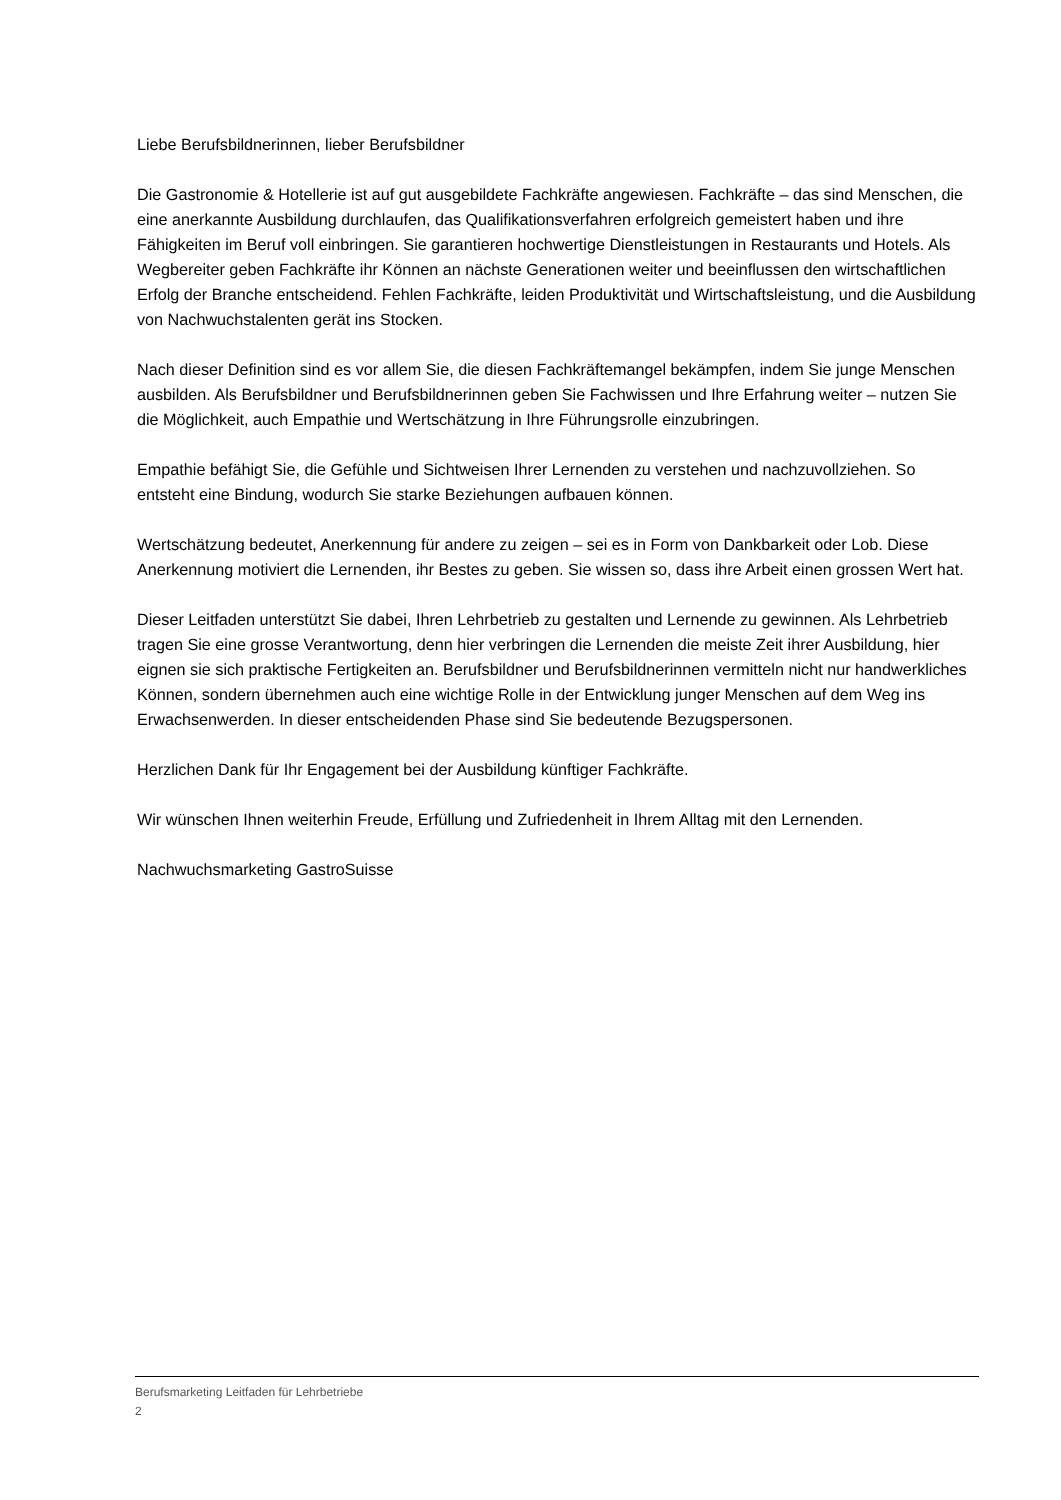Liebe Berufsbildnerinnen, lieber Berufsbildner
Die Gastronomie & Hotellerie ist auf gut ausgebildete Fachkräfte angewiesen. Fachkräfte – das sind Menschen, die eine anerkannte Ausbildung durchlaufen, das Qualifikationsverfahren erfolgreich gemeistert haben und ihre Fähigkeiten im Beruf voll einbringen. Sie garantieren hochwertige Dienstleistungen in Restaurants und Hotels. Als Wegbereiter geben Fachkräfte ihr Können an nächste Generationen weiter und beeinflussen den wirtschaftlichen Erfolg der Branche entscheidend. Fehlen Fachkräfte, leiden Produktivität und Wirtschaftsleistung, und die Ausbildung von Nachwuchstalenten gerät ins Stocken.
Nach dieser Definition sind es vor allem Sie, die diesen Fachkräftemangel bekämpfen, indem Sie junge Menschen ausbilden. Als Berufsbildner und Berufsbildnerinnen geben Sie Fachwissen und Ihre Erfahrung weiter – nutzen Sie die Möglichkeit, auch Empathie und Wertschätzung in Ihre Führungsrolle einzubringen.
Empathie befähigt Sie, die Gefühle und Sichtweisen Ihrer Lernenden zu verstehen und nachzuvollziehen. So entsteht eine Bindung, wodurch Sie starke Beziehungen aufbauen können.
Wertschätzung bedeutet, Anerkennung für andere zu zeigen – sei es in Form von Dankbarkeit oder Lob. Diese Anerkennung motiviert die Lernenden, ihr Bestes zu geben. Sie wissen so, dass ihre Arbeit einen grossen Wert hat.
Dieser Leitfaden unterstützt Sie dabei, Ihren Lehrbetrieb zu gestalten und Lernende zu gewinnen. Als Lehrbetrieb tragen Sie eine grosse Verantwortung, denn hier verbringen die Lernenden die meiste Zeit ihrer Ausbildung, hier eignen sie sich praktische Fertigkeiten an. Berufsbildner und Berufsbildnerinnen vermitteln nicht nur handwerkliches Können, sondern übernehmen auch eine wichtige Rolle in der Entwicklung junger Menschen auf dem Weg ins Erwachsenwerden. In dieser entscheidenden Phase sind Sie bedeutende Bezugspersonen.
Herzlichen Dank für Ihr Engagement bei der Ausbildung künftiger Fachkräfte.
Wir wünschen Ihnen weiterhin Freude, Erfüllung und Zufriedenheit in Ihrem Alltag mit den Lernenden.
Nachwuchsmarketing GastroSuisse
Berufsmarketing Leitfaden für Lehrbetriebe
2